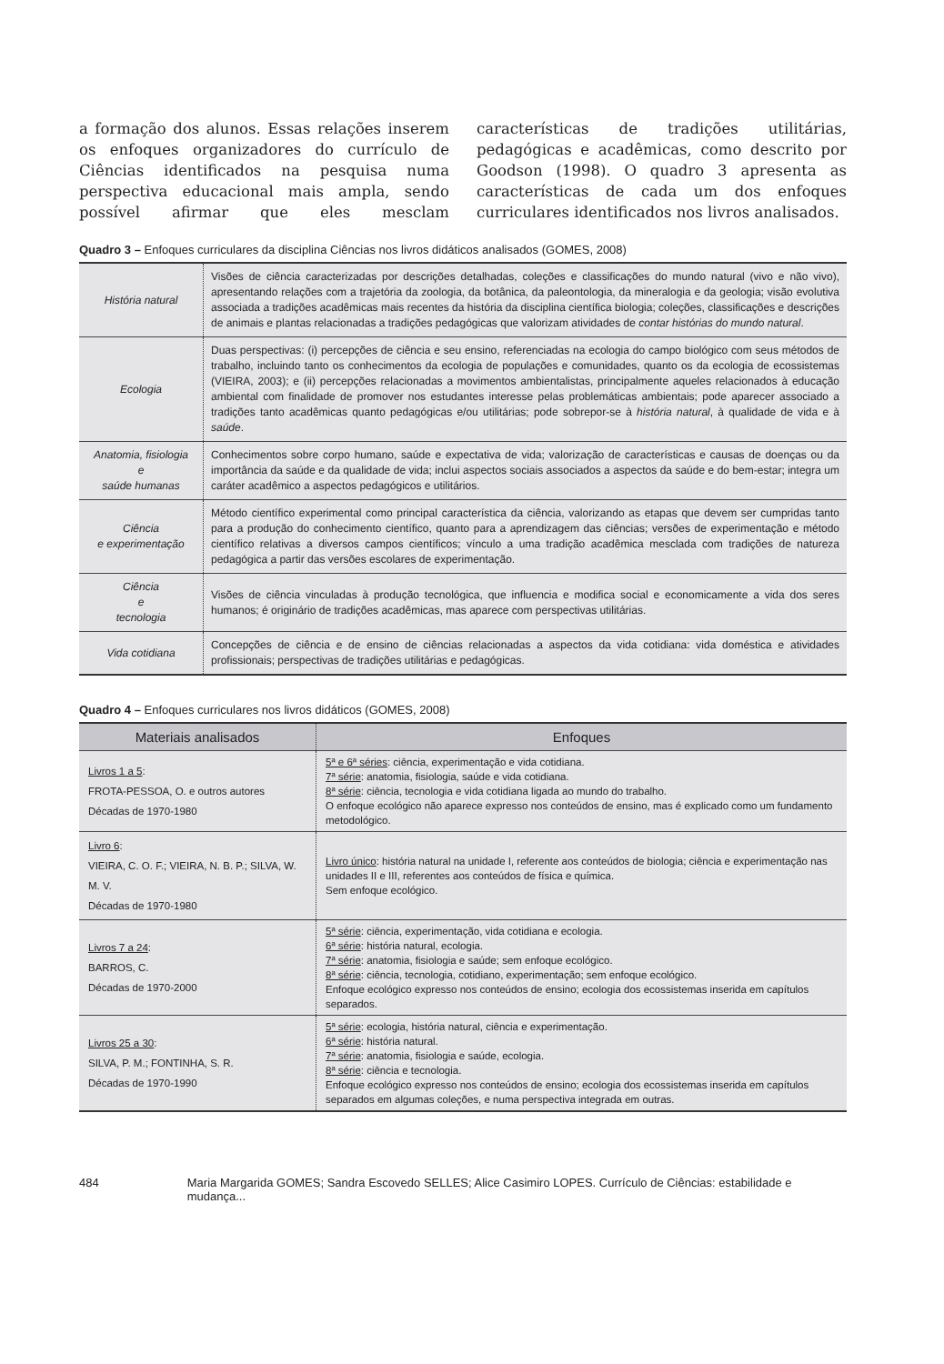a formação dos alunos. Essas relações inserem os enfoques organizadores do currículo de Ciências identificados na pesquisa numa perspectiva educacional mais ampla, sendo possível afirmar que eles mesclam características de tradições utilitárias, pedagógicas e acadêmicas, como descrito por Goodson (1998). O quadro 3 apresenta as características de cada um dos enfoques curriculares identificados nos livros analisados.
Quadro 3 – Enfoques curriculares da disciplina Ciências nos livros didáticos analisados (GOMES, 2008)
| História natural | Visões de ciência caracterizadas por descrições detalhadas, coleções e classificações do mundo natural (vivo e não vivo), apresentando relações com a trajetória da zoologia, da botânica, da paleontologia, da mineralogia e da geologia; visão evolutiva associada a tradições acadêmicas mais recentes da história da disciplina científica biologia; coleções, classificações e descrições de animais e plantas relacionadas a tradições pedagógicas que valorizam atividades de contar histórias do mundo natural . |
| Ecologia | Duas perspectivas: (i) percepções de ciência e seu ensino, referenciadas na ecologia do campo biológico com seus métodos de trabalho, incluindo tanto os conhecimentos da ecologia de populações e comunidades, quanto os da ecologia de ecossistemas (VIEIRA, 2003); e (ii) percepções relacionadas a movimentos ambientalistas, principalmente aqueles relacionados à educação ambiental com finalidade de promover nos estudantes interesse pelas problemáticas ambientais; pode aparecer associado a tradições tanto acadêmicas quanto pedagógicas e/ou utilitárias; pode sobrepor-se à história natural , à qualidade de vida e à saúde . |
| Anatomia, fisiologia e saúde humanas | Conhecimentos sobre corpo humano, saúde e expectativa de vida; valorização de características e causas de doenças ou da importância da saúde e da qualidade de vida; inclui aspectos sociais associados a aspectos da saúde e do bem-estar; integra um caráter acadêmico a aspectos pedagógicos e utilitários. |
| Ciência e experimentação | Método científico experimental como principal característica da ciência, valorizando as etapas que devem ser cumpridas tanto para a produção do conhecimento científico, quanto para a aprendizagem das ciências; versões de experimentação e método científico relativas a diversos campos científicos; vínculo a uma tradição acadêmica mesclada com tradições de natureza pedagógica a partir das versões escolares de experimentação. |
| Ciência e tecnologia | Visões de ciência vinculadas à produção tecnológica, que influencia e modifica social e economicamente a vida dos seres humanos; é originário de tradições acadêmicas, mas aparece com perspectivas utilitárias. |
| Vida cotidiana | Concepções de ciência e de ensino de ciências relacionadas a aspectos da vida cotidiana: vida doméstica e atividades profissionais; perspectivas de tradições utilitárias e pedagógicas. |
Quadro 4 – Enfoques curriculares nos livros didáticos (GOMES, 2008)
| Materiais analisados | Enfoques |
| --- | --- |
| Livros 1 a 5 : FROTA-PESSOA, O. e outros autores Décadas de 1970-1980 | 5ª e 6ª séries : ciência, experimentação e vida cotidiana. 7ª série : anatomia, fisiologia, saúde e vida cotidiana. 8ª série : ciência, tecnologia e vida cotidiana ligada ao mundo do trabalho. O enfoque ecológico não aparece expresso nos conteúdos de ensino, mas é explicado como um fundamento metodológico. |
| Livro 6 : VIEIRA, C. O. F.; VIEIRA, N. B. P.; SILVA, W. M. V. Décadas de 1970-1980 | Livro único : história natural na unidade I, referente aos conteúdos de biologia; ciência e experimentação nas unidades II e III, referentes aos conteúdos de física e química. Sem enfoque ecológico. |
| Livros 7 a 24 : BARROS, C. Décadas de 1970-2000 | 5ª série : ciência, experimentação, vida cotidiana e ecologia. 6ª série : história natural, ecologia. 7ª série : anatomia, fisiologia e saúde; sem enfoque ecológico. 8ª série : ciência, tecnologia, cotidiano, experimentação; sem enfoque ecológico. Enfoque ecológico expresso nos conteúdos de ensino; ecologia dos ecossistemas inserida em capítulos separados. |
| Livros 25 a 30 : SILVA, P. M.; FONTINHA, S. R. Décadas de 1970-1990 | 5ª série : ecologia, história natural, ciência e experimentação. 6ª série : história natural. 7ª série : anatomia, fisiologia e saúde, ecologia. 8ª série : ciência e tecnologia. Enfoque ecológico expresso nos conteúdos de ensino; ecologia dos ecossistemas inserida em capítulos separados em algumas coleções, e numa perspectiva integrada em outras. |
484 Maria Margarida GOMES; Sandra Escovedo SELLES; Alice Casimiro LOPES. Currículo de Ciências: estabilidade e mudança...